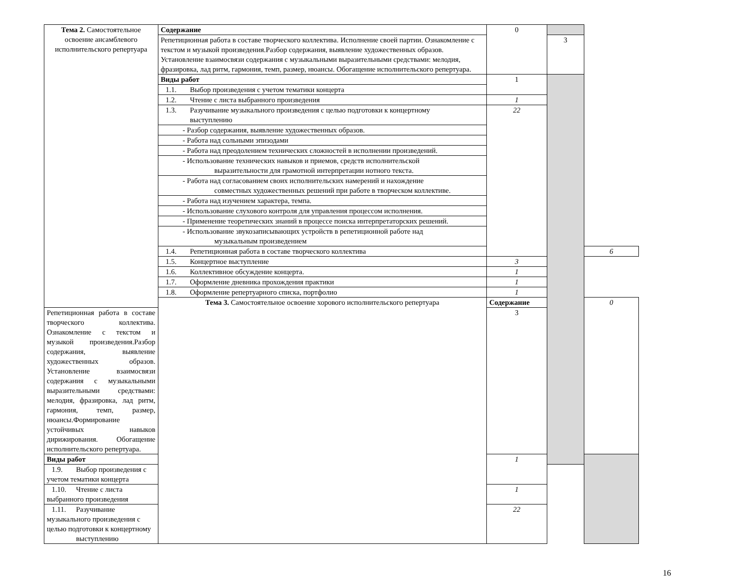| Тема 2. Самостоятельное освоение ансамблевого исполнительского репертуара | Содержание | 0 | | |
| | Репетиционная работа в составе творческого коллектива. Исполнение своей партии. Ознакомление с текстом и музыкой произведения.Разбор содержания, выявление художественных образов. Установление взаимосвязи содержания с музыкальными выразительными средствами: мелодия, фразировка, лад ритм, гармония, темп, размер, нюансы. Обогащение исполнительского репертуара. | | 3 | |
| | Виды работ | 1 | | |
| | 1.1. Выбор произведения с учетом тематики концерта | | | |
| | 1.2. Чтение с листа выбранного произведения | 1 | | |
| | 1.3. Разучивание музыкального произведения с целью подготовки к концертному выступлению | 22 | | |
| | - Разбор содержания, выявление художественных образов. | | | |
| | - Работа над сольными эпизодами | | | |
| | - Работа над преодолением технических сложностей в исполнении произведений. | | | |
| | - Использование технических навыков и приемов, средств исполнительской выразительности для грамотной интерпретации нотного текста. | | | |
| | - Работа над согласованием своих исполнительских намерений и нахождение совместных художественных решений при работе в творческом коллективе. | | | |
| | - Работа над изучением характера, темпа. | | | |
| | - Использование слухового контроля для управления процессом исполнения. | | | |
| | - Применение теоретических знаний в процессе поиска интерпретаторских решений. | | | |
| | - Использование звукозаписывающих устройств в репетиционной работе над музыкальным произведением | | | |
| | 1.4. Репетиционная работа в составе творческого коллектива | | | 6 |
| | 1.5. Концертное выступление | 3 | | |
| | 1.6. Коллективное обсуждение концерта. | 1 | | |
| | 1.7. Оформление дневника прохождения практики | 1 | | |
| | 1.8. Оформление репертуарного списка, портфолио | 1 | | |
| | Тема 3. Самостоятельное освоение хорового исполнительского репертуара | Содержание | | 0 |
| Репетиционная работа в составе творческого коллектива. Ознакомление с текстом и музыкой произведения.Разбор содержания, выявление художественных образов. Установление взаимосвязи содержания с музыкальными выразительными средствами: мелодия, фразировка, лад ритм, гармония, темп, размер, нюансы.Формирование устойчивых навыков дирижирования. Обогащение исполнительского репертуара. | | 3 | | |
| Виды работ | | 1 | | |
| 1.9. Выбор произведения с учетом тематики концерта | | | | |
| 1.10. Чтение с листа выбранного произведения | | 1 | | |
| 1.11. Разучивание музыкального произведения с целью подготовки к концертному выступлению | | 22 | | |
16